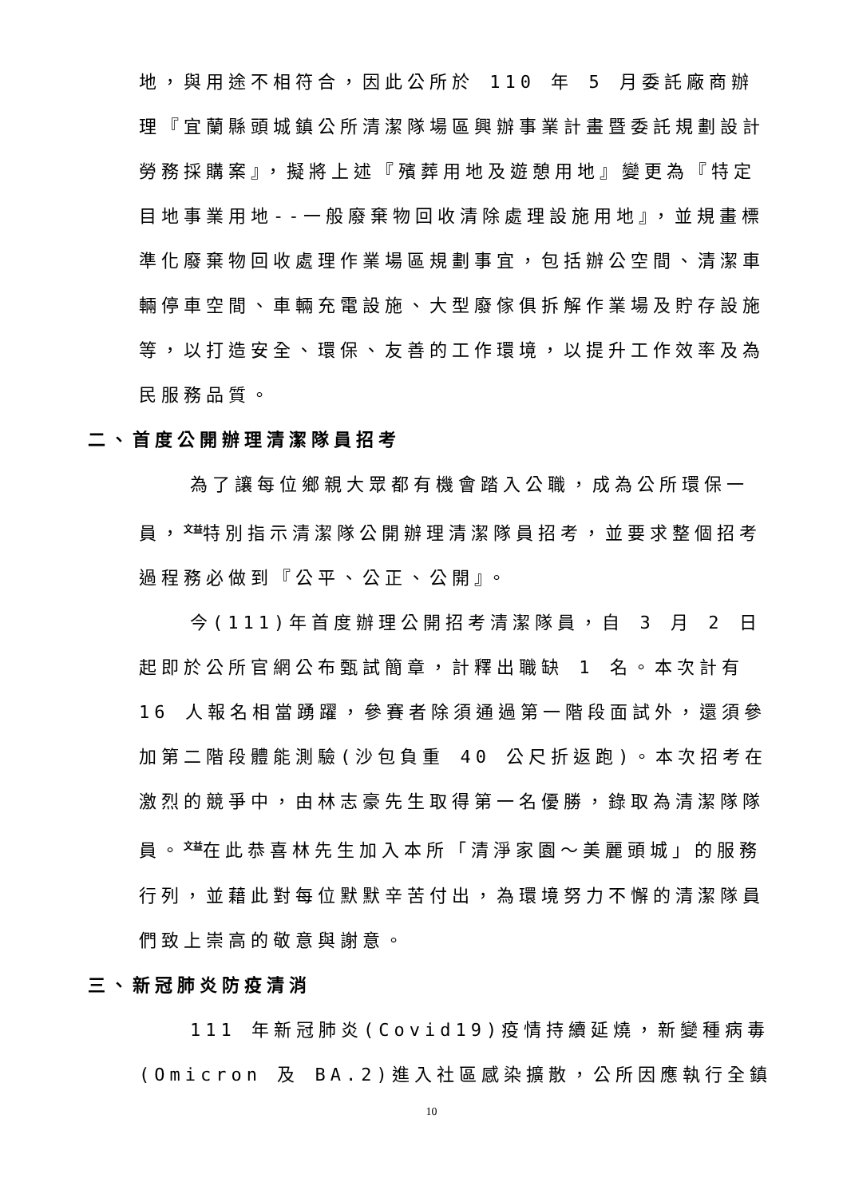地，與用途不相符合，因此公所於 110 年 5 月委託廠商辦理『宜蘭縣頭城鎮公所清潔隊場區興辦事業計畫暨委託規劃設計勞務採購案』，擬將上述『殯葬用地及遊憩用地』變更為『特定目地事業用地--一般廢棄物回收清除處理設施用地』，並規畫標準化廢棄物回收處理作業場區規劃事宜，包括辦公空間、清潔車輛停車空間、車輛充電設施、大型廢傢俱拆解作業場及貯存設施等，以打造安全、環保、友善的工作環境，以提升工作效率及為民服務品質。
二、首度公開辦理清潔隊員招考
為了讓每位鄉親大眾都有機會踏入公職，成為公所環保一員，<sup>文益</sup>特別指示清潔隊公開辦理清潔隊員招考，並要求整個招考過程務必做到『公平、公正、公開』。
今(111)年首度辦理公開招考清潔隊員，自 3 月 2 日起即於公所官網公布甄試簡章，計釋出職缺 1 名。本次計有 16 人報名相當踴躍，參賽者除須通過第一階段面試外，還須參加第二階段體能測驗(沙包負重 40 公尺折返跑)。本次招考在激烈的競爭中，由林志豪先生取得第一名優勝，錄取為清潔隊隊員。<sup>文益</sup>在此恭喜林先生加入本所「清淨家園～美麗頭城」的服務行列，並藉此對每位默默辛苦付出，為環境努力不懈的清潔隊員們致上崇高的敬意與謝意。
三、新冠肺炎防疫清消
111 年新冠肺炎(Covid19)疫情持續延燒，新變種病毒(Omicron 及 BA.2)進入社區感染擴散，公所因應執行全鎮
10